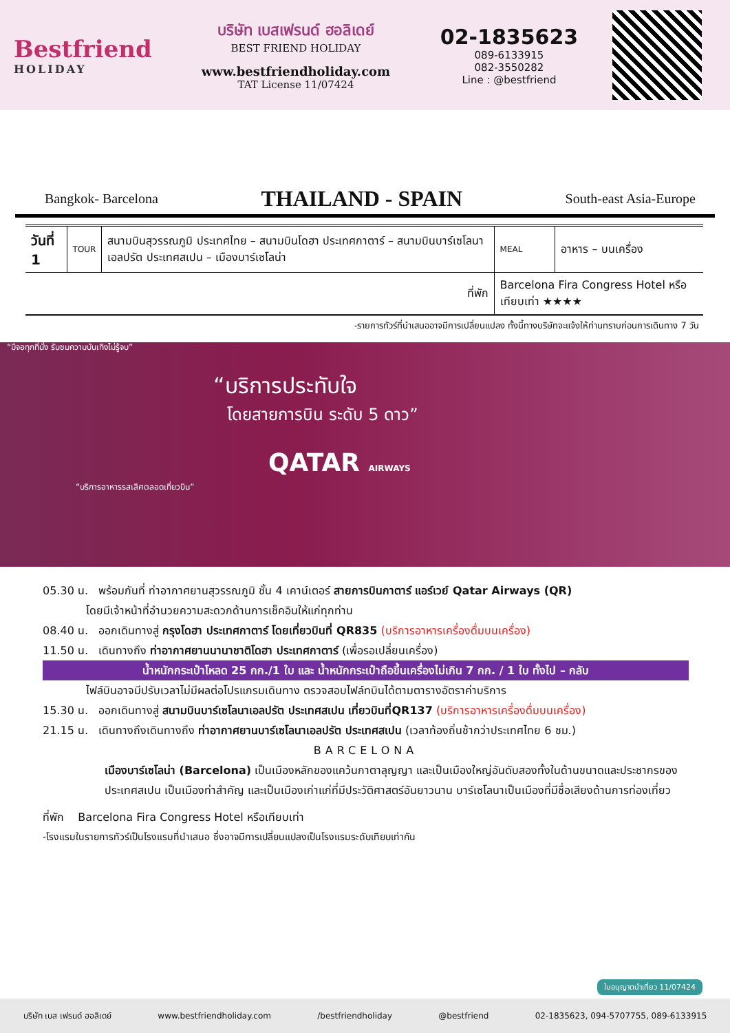Bestfriend
HOLIDAY
บริษัท เบสเฟรนด์ ฮอลิเดย์
BEST FRIEND HOLIDAY
www.bestfriendholiday.com
TAT License 11/07424
02-1835623
089-6133915
082-3550282
Line : @bestfriend
Bangkok- Barcelona
THAILAND - SPAIN
South-east Asia-Europe
| วันที่ 1 | TOUR | สนามบินสุวรรณภูมิ ประเทศไทย – สนามบินโดฮา ประเทศกาตาร์ – สนามบินบาร์เซโลนาเอลปรัต ประเทศสเปน – เมืองบาร์เซโลน่า | MEAL | อาหาร – บนเครื่อง |
| ที่พัก | | | Barcelona Fira Congress Hotel หรือเทียบเท่า ★★★★ | |
-รายการทัวร์ที่นำเสนออาจมีการเปลี่ยนแปลง ทั้งนี้ทางบริษัทจะแจ้งให้ท่านทราบก่อนการเดินทาง 7 วัน
“มีจอทุกที่นั่ง รับชมความบันเทิงไม่รู้จบ”
“บริการประทับใจ
โดยสายการบิน ระดับ 5 ดาว”
QATAR AIRWAYS
“บริการอาหารรสเลิศตลอดเที่ยวบิน”
05.30 น. พร้อมกันที่ ท่าอากาศยานสุวรรณภูมิ ชั้น 4 เคาน์เตอร์ สายการบินกาตาร์ แอร์เวย์ Qatar Airways (QR)
โดยมีเจ้าหน้าที่อำนวยความสะดวกด้านการเช็คอินให้แก่ทุกท่าน
08.40 น. ออกเดินทางสู่ กรุงโดฮา ประเทศกาตาร์ โดยเที่ยวบินที่ QR835 (บริการอาหารเครื่องดื่มบนเครื่อง)
11.50 น. เดินทางถึง ท่าอากาศยานนานาชาติโดฮา ประเทศกาตาร์ (เพื่อรอเปลี่ยนเครื่อง)
น้ำหนักกระเป๋าโหลด 25 กก./1 ใบ และ น้ำหนักกระเป๋าถือขึ้นเครื่องไม่เกิน 7 กก. / 1 ใบ ทั้งไป – กลับ
ไฟล์บินอาจมีปรับเวลาไม่มีผลต่อโปรแกรมเดินทาง ตรวจสอบไฟล์ทบินได้ตามตารางอัตราค่าบริการ
15.30 น. ออกเดินทางสู่ สนามบินบาร์เซโลนาเอลปรัต ประเทศสเปน เที่ยวบินที่QR137 (บริการอาหารเครื่องดื่มบนเครื่อง)
21.15 น. เดินทางถึงเดินทางถึง ท่าอากาศยานบาร์เซโลนาเอลปรัต ประเทศสเปน (เวลาท้องถิ่นช้ากว่าประเทศไทย 6 ชม.)
BARCELONA
เมืองบาร์เซโลน่า (Barcelona) เป็นเมืองหลักของแคว้นกาตาลุญญา และเป็นเมืองใหญ่อันดับสองทั้งในด้านขนาดและประชากรของประเทศสเปน เป็นเมืองท่าสำคัญ และเป็นเมืองเก่าแก่ที่มีประวัติศาสตร์อันยาวนาน บาร์เซโลนาเป็นเมืองที่มีชื่อเสียงด้านการท่องเที่ยว
ที่พัก Barcelona Fira Congress Hotel หรือเทียบเท่า
-โรงแรมในรายการทัวร์เป็นโรงแรมที่นำเสนอ ซึ่งอาจมีการเปลี่ยนแปลงเป็นโรงแรมระดับเทียบเท่ากัน
ใบอนุญาตนำเที่ยว 11/07424
บริษัท เบส เฟรนด์ ฮอลิเดย์ www.bestfriendholiday.com /bestfriendholiday @bestfriend 02-1835623, 094-5707755, 089-6133915